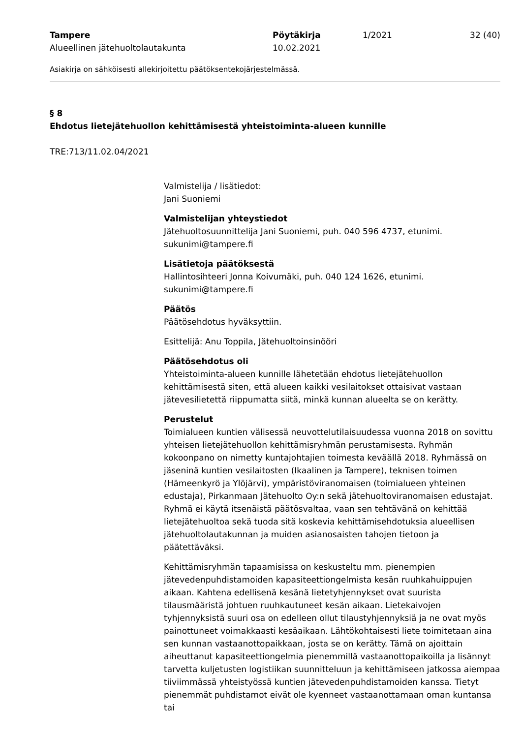Tampere
Alueellinen jätehuoltolautakunta
Pöytäkirja
10.02.2021
1/2021 32 (40)
Asiakirja on sähköisesti allekirjoitettu päätöksentekojärjestelmässä.
§ 8
Ehdotus lietejätehuollon kehittämisestä yhteistoiminta-alueen kunnille
TRE:713/11.02.04/2021
Valmistelija / lisätiedot:
Jani Suoniemi
Valmistelijan yhteystiedot
Jätehuoltosuunnittelija Jani Suoniemi, puh. 040 596 4737, etunimi.
sukunimi@tampere.fi
Lisätietoja päätöksestä
Hallintosihteeri Jonna Koivumäki, puh. 040 124 1626, etunimi.
sukunimi@tampere.fi
Päätös
Päätösehdotus hyväksyttiin.
Esittelijä: Anu Toppila, Jätehuoltoinsinööri
Päätösehdotus oli
Yhteistoiminta-alueen kunnille lähetetään ehdotus lietejätehuollon kehittämisestä siten, että alueen kaikki vesilaitokset ottaisivat vastaan jätevesilietettä riippumatta siitä, minkä kunnan alueelta se on kerätty.
Perustelut
Toimialueen kuntien välisessä neuvottelutilaisuudessa vuonna 2018 on sovittu yhteisen lietejätehuollon kehittämisryhmän perustamisesta. Ryhmän kokoonpano on nimetty kuntajohtajien toimesta keväällä 2018. Ryhmässä on jäseninä kuntien vesilaitosten (Ikaalinen ja Tampere), teknisen toimen (Hämeenkyrö ja Ylöjärvi), ympäristöviranomaisen (toimialueen yhteinen edustaja), Pirkanmaan Jätehuolto Oy:n sekä jätehuoltoviranomaisen edustajat. Ryhmä ei käytä itsenäistä päätösvaltaa, vaan sen tehtävänä on kehittää lietejätehuoltoa sekä tuoda sitä koskevia kehittämisehdotuksia alueellisen jätehuoltolautakunnan ja muiden asianosaisten tahojen tietoon ja päätettäväksi.
Kehittämisryhmän tapaamisissa on keskusteltu mm. pienempien jätevedenpuhdistamoiden kapasiteettiongelmista kesän ruuhkahuippujen aikaan. Kahtena edellisenä kesänä lietetyhjennykset ovat suurista tilausmääristä johtuen ruuhkautuneet kesän aikaan. Lietekaivojen tyhjennyksistä suuri osa on edelleen ollut tilaustyhjennyksiä ja ne ovat myös painottuneet voimakkaasti kesäaikaan. Lähtökohtaisesti liete toimitetaan aina sen kunnan vastaanottopaikkaan, josta se on kerätty. Tämä on ajoittain aiheuttanut kapasiteettiongelmia pienemmillä vastaanottopaikoilla ja lisännyt tarvetta kuljetusten logistiikan suunnitteluun ja kehittämiseen jatkossa aiempaa tiiviimmässä yhteistyössä kuntien jätevedenpuhdistamoiden kanssa. Tietyt pienemmät puhdistamot eivät ole kyenneet vastaanottamaan oman kuntansa tai